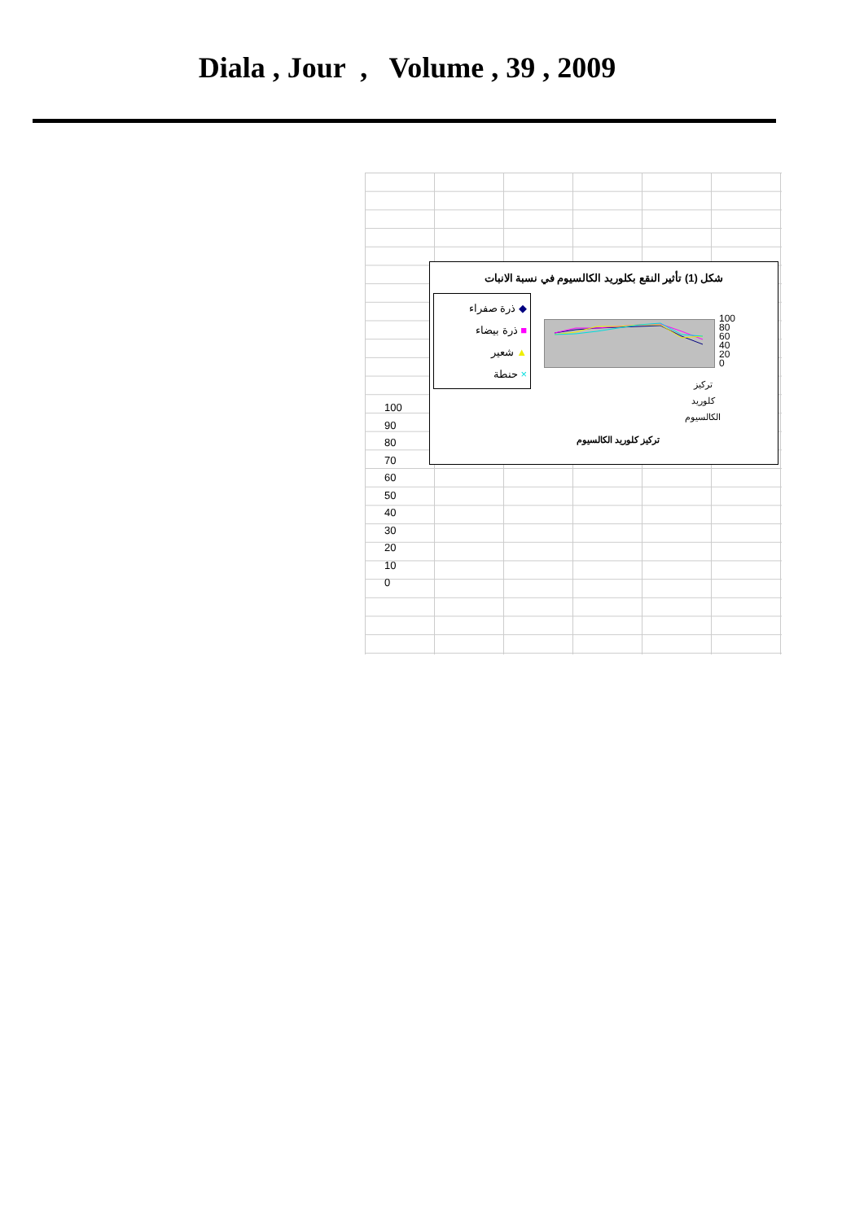Diala , Jour , Volume , 39 , 2009
100
90
80
70
60
50
40
30
20
10
0
شكل (1) تأثير النقع بكلوريد الكالسيوم في نسبة الانبات
◆ ذرة صفراء
■ ذرة بيضاء
▲ شعير
× حنطة
100
80
60
40
20
0
تركيز
كلوريد
الكالسيوم
تركيز كلوريد الكالسيوم